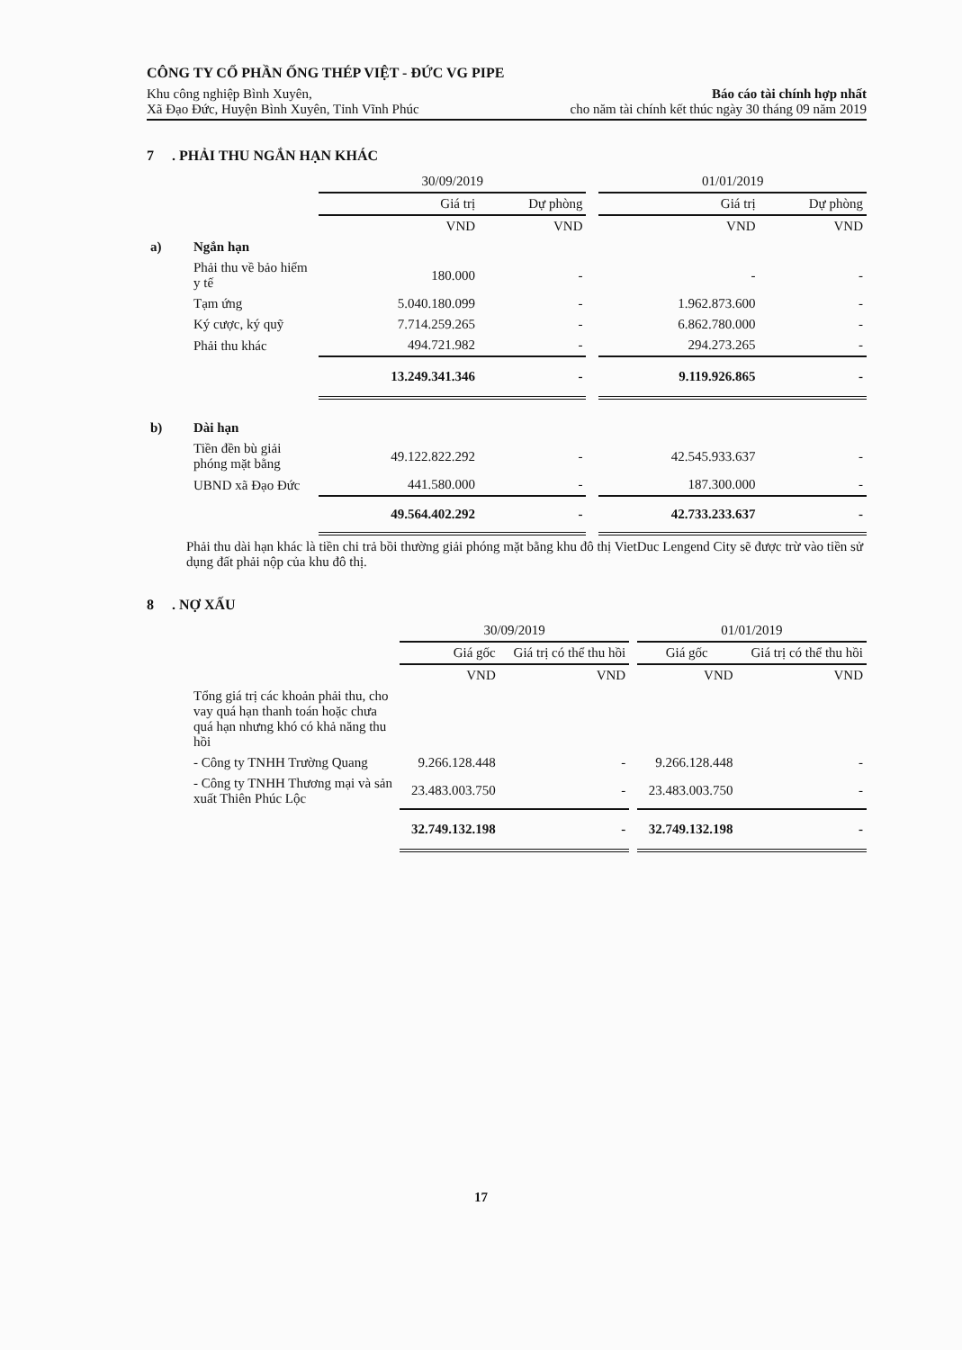CÔNG TY CỔ PHẦN ỐNG THÉP VIỆT - ĐỨC VG PIPE
Khu công nghiệp Bình Xuyên,
Xã Đạo Đức, Huyện Bình Xuyên, Tỉnh Vĩnh Phúc
Báo cáo tài chính hợp nhất
cho năm tài chính kết thúc ngày 30 tháng 09 năm 2019
7 . PHẢI THU NGẮN HẠN KHÁC
| | | 30/09/2019 | | | 01/01/2019 | |
| | | Giá trị | Dự phòng | | Giá trị | Dự phòng |
| | | VND | VND | | VND | VND |
| a) | Ngắn hạn | | | | | |
| | Phải thu về bảo hiểm y tế | 180.000 | - | | - | - |
| | Tạm ứng | 5.040.180.099 | - | | 1.962.873.600 | - |
| | Ký cược, ký quỹ | 7.714.259.265 | - | | 6.862.780.000 | - |
| | Phải thu khác | 494.721.982 | - | | 294.273.265 | - |
| | | 13.249.341.346 | - | | 9.119.926.865 | - |
| b) | Dài hạn | | | | | |
| | Tiền đền bù giải phóng mặt bằng | 49.122.822.292 | - | | 42.545.933.637 | - |
| | UBND xã Đạo Đức | 441.580.000 | - | | 187.300.000 | - |
| | | 49.564.402.292 | - | | 42.733.233.637 | - |
Phải thu dài hạn khác là tiền chi trả bồi thường giải phóng mặt bằng khu đô thị VietDuc Lengend City sẽ được trừ vào tiền sử dụng đất phải nộp của khu đô thị.
8 . NỢ XẤU
| | | 30/09/2019 | | | 01/01/2019 | |
| | | Giá gốc | Giá trị có thể thu hồi | | Giá gốc | Giá trị có thể thu hồi |
| | | VND | VND | | VND | VND |
| | Tổng giá trị các khoản phải thu, cho vay quá hạn thanh toán hoặc chưa quá hạn nhưng khó có khả năng thu hồi | | | | | |
| | - Công ty TNHH Trường Quang | 9.266.128.448 | - | | 9.266.128.448 | - |
| | - Công ty TNHH Thương mại và sản xuất Thiên Phúc Lộc | 23.483.003.750 | - | | 23.483.003.750 | - |
| | | 32.749.132.198 | - | | 32.749.132.198 | - |
17